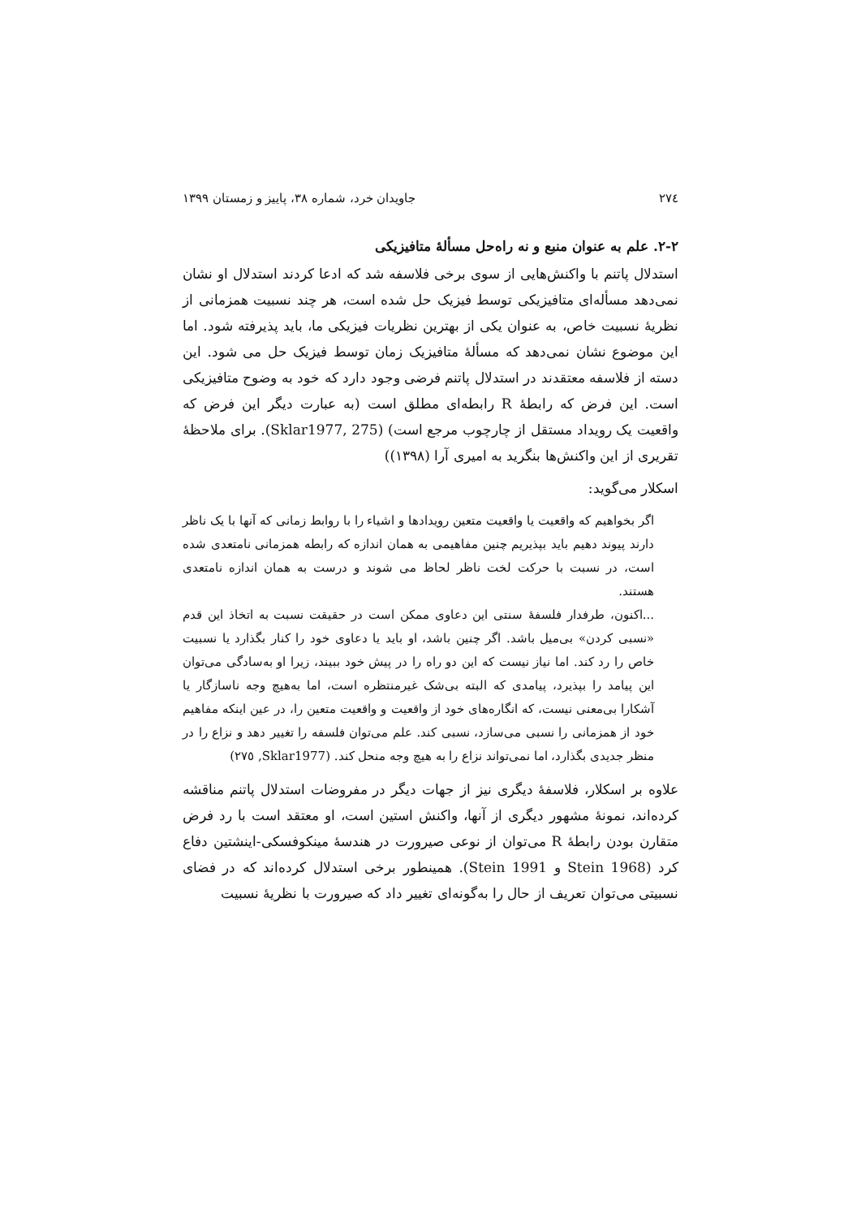٢٧٤ جاویدان خرد، شماره ٣٨، پاییز و زمستان ١٣٩٩
٢-٢. علم به عنوان منبع و نه راه‌حل مسألۀ متافیزیکی
استدلال پاتنم با واکنش‌هایی از سوی برخی فلاسفه شد که ادعا کردند استدلال او نشان نمی‌دهد مسأله‌ای متافیزیکی توسط فیزیک حل شده است، هر چند نسبیت همزمانی از نظریۀ نسبیت خاص، به عنوان یکی از بهترین نظریات فیزیکی ما، باید پذیرفته شود. اما این موضوع نشان نمی‌دهد که مسألۀ متافیزیک زمان توسط فیزیک حل می شود. این دسته از فلاسفه معتقدند در استدلال پاتنم فرضی وجود دارد که خود به وضوح متافیزیکی است. این فرض که رابطۀ R رابطه‌ای مطلق است (به عبارت دیگر این فرض که واقعیت یک رویداد مستقل از چارچوب مرجع است) (Sklar1977, 275). برای ملاحظۀ تقریری از این واکنش‌ها بنگرید به امیری آرا (١٣٩٨))
اسکلار می‌گوید:
اگر بخواهیم که واقعیت یا واقعیت متعین رویدادها و اشیاء را با روابط زمانی که آنها با یک ناظر دارند پیوند دهیم باید بپذیریم چنین مفاهیمی به همان اندازه که رابطه همزمانی نامتعدی شده است، در نسبت با حرکت لخت ناظر لحاظ می شوند و درست به همان اندازه نامتعدی هستند.
...اکنون، طرفدار فلسفۀ سنتی این دعاوی ممکن است در حقیقت نسبت به اتخاذ این قدم «نسبی کردن» بی‌میل باشد. اگر چنین باشد، او باید یا دعاوی خود را کنار بگذارد یا نسبیت خاص را رد کند. اما نیاز نیست که این دو راه را در پیش خود ببیند، زیرا او به‌سادگی می‌توان این پیامد را بپذیرد، پیامدی که البته بی‌شک غیرمنتظره است، اما به‌هیچ وجه ناسازگار یا آشکارا بی‌معنی نیست، که انگاره‌های خود از واقعیت و واقعیت متعین را، در عین اینکه مفاهیم خود از همزمانی را نسبی می‌سازد، نسبی کند. علم می‌توان فلسفه را تغییر دهد و نزاع را در منظر جدیدی بگذارد، اما نمی‌تواند نزاع را به هیچ وجه منحل کند. (Sklar1977, ٢٧٥)
علاوه بر اسکلار، فلاسفۀ دیگری نیز از جهات دیگر در مفروضات استدلال پاتنم مناقشه کرده‌اند، نمونۀ مشهور دیگری از آنها، واکنش استین است، او معتقد است با رد فرض متقارن بودن رابطۀ R می‌توان از نوعی صیرورت در هندسۀ مینکوفسکی-اینشتین دفاع کرد (Stein 1968 و Stein 1991). همینطور برخی استدلال کرده‌اند که در فضای نسبیتی می‌توان تعریف از حال را به‌گونه‌ای تغییر داد که صیرورت با نظریۀ نسبیت